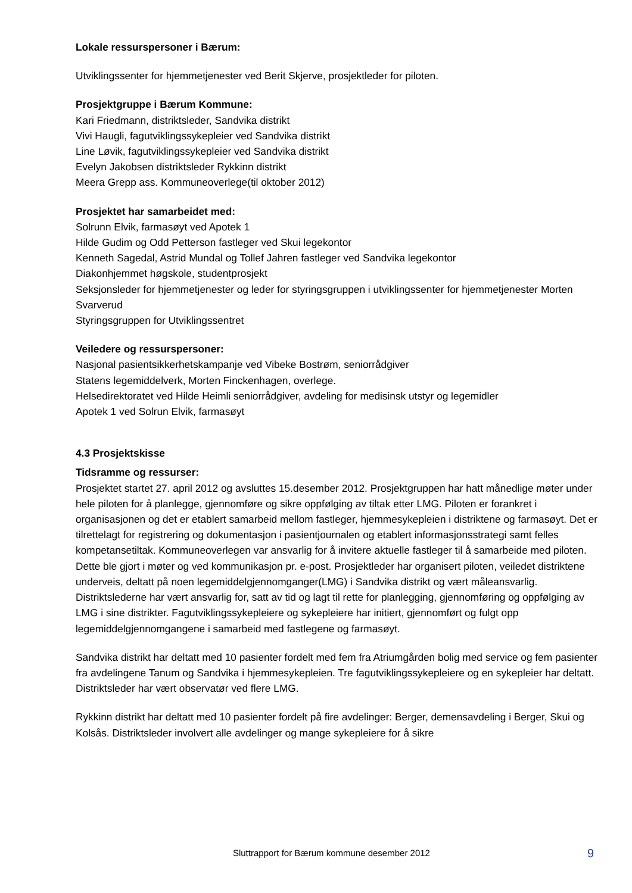Lokale ressurspersoner i Bærum:
Utviklingssenter for hjemmetjenester ved Berit Skjerve, prosjektleder for piloten.
Prosjektgruppe i Bærum Kommune:
Kari Friedmann, distriktsleder, Sandvika distrikt
Vivi Haugli, fagutviklingssykepleier ved Sandvika distrikt
Line Løvik, fagutviklingssykepleier ved Sandvika distrikt
Evelyn Jakobsen distriktsleder Rykkinn distrikt
Meera Grepp ass. Kommuneoverlege(til oktober 2012)
Prosjektet har samarbeidet med:
Solrunn Elvik, farmasøyt ved Apotek 1
Hilde Gudim og Odd Petterson fastleger ved Skui legekontor
Kenneth Sagedal, Astrid Mundal og Tollef Jahren fastleger ved Sandvika legekontor
Diakonhjemmet høgskole, studentprosjekt
Seksjonsleder for hjemmetjenester og leder for styringsgruppen i utviklingssenter for hjemmetjenester Morten Svarverud
Styringsgruppen for Utviklingssentret
Veiledere og ressurspersoner:
Nasjonal pasientsikkerhetskampanje ved Vibeke Bostrøm, seniorrådgiver
Statens legemiddelverk, Morten Finckenhagen, overlege.
Helsedirektoratet ved Hilde Heimli seniorrådgiver, avdeling for medisinsk utstyr og legemidler
Apotek 1 ved Solrun Elvik, farmasøyt
4.3 Prosjektskisse
Tidsramme og ressurser:
Prosjektet startet 27. april 2012 og avsluttes 15.desember 2012. Prosjektgruppen har hatt månedlige møter under hele piloten for å planlegge, gjennomføre og sikre oppfølging av tiltak etter LMG. Piloten er forankret i organisasjonen og det er etablert samarbeid mellom fastleger, hjemmesykepleien i distriktene og farmasøyt. Det er tilrettelagt for registrering og dokumentasjon i pasientjournalen og etablert informasjonsstrategi samt felles kompetansetiltak. Kommuneoverlegen var ansvarlig for å invitere aktuelle fastleger til å samarbeide med piloten. Dette ble gjort i møter og ved kommunikasjon pr. e-post. Prosjektleder har organisert piloten, veiledet distriktene underveis, deltatt på noen legemiddelgjennomganger(LMG) i Sandvika distrikt og vært måleansvarlig. Distriktslederne har vært ansvarlig for, satt av tid og lagt til rette for planlegging, gjennomføring og oppfølging av LMG i sine distrikter. Fagutviklingssykepleiere og sykepleiere har initiert, gjennomført og fulgt opp legemiddelgjennomgangene i samarbeid med fastlegene og farmasøyt.
Sandvika distrikt har deltatt med 10 pasienter fordelt med fem fra Atriumgården bolig med service og fem pasienter fra avdelingene Tanum og Sandvika i hjemmesykepleien. Tre fagutviklingssykepleiere og en sykepleier har deltatt. Distriktsleder har vært observatør ved flere LMG.
Rykkinn distrikt har deltatt med 10 pasienter fordelt på fire avdelinger: Berger, demensavdeling i Berger, Skui og Kolsås. Distriktsleder involvert alle avdelinger og mange sykepleiere for å sikre
Sluttrapport for Bærum kommune desember 2012 9